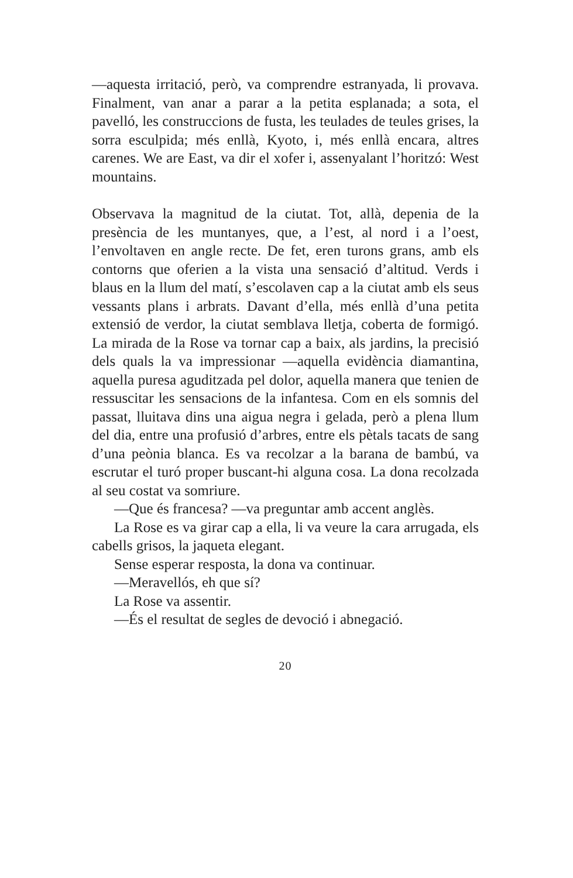—aquesta irritació, però, va comprendre estranyada, li provava. Finalment, van anar a parar a la petita esplanada; a sota, el pavelló, les construccions de fusta, les teulades de teules grises, la sorra esculpida; més enllà, Kyoto, i, més enllà encara, altres carenes. We are East, va dir el xofer i, assenyalant l’horitzó: West mountains.
Observava la magnitud de la ciutat. Tot, allà, depenia de la presència de les muntanyes, que, a l’est, al nord i a l’oest, l’envoltaven en angle recte. De fet, eren turons grans, amb els contorns que oferien a la vista una sensació d’altitud. Verds i blaus en la llum del matí, s’escolaven cap a la ciutat amb els seus vessants plans i arbrats. Davant d’ella, més enllà d’una petita extensió de verdor, la ciutat semblava lletja, coberta de formigó. La mirada de la Rose va tornar cap a baix, als jardins, la precisió dels quals la va impressionar —aquella evidència diamantina, aquella puresa aguditzada pel dolor, aquella manera que tenien de ressuscitar les sensacions de la infantesa. Com en els somnis del passat, lluitava dins una aigua negra i gelada, però a plena llum del dia, entre una profusió d’arbres, entre els pètals tacats de sang d’una peònia blanca. Es va recolzar a la barana de bambú, va escrutar el turó proper buscant-hi alguna cosa. La dona recolzada al seu costat va somriure.
—Que és francesa? —va preguntar amb accent anglès.
La Rose es va girar cap a ella, li va veure la cara arrugada, els cabells grisos, la jaqueta elegant.
Sense esperar resposta, la dona va continuar.
—Meravellós, eh que sí?
La Rose va assentir.
—És el resultat de segles de devoció i abnegació.
20